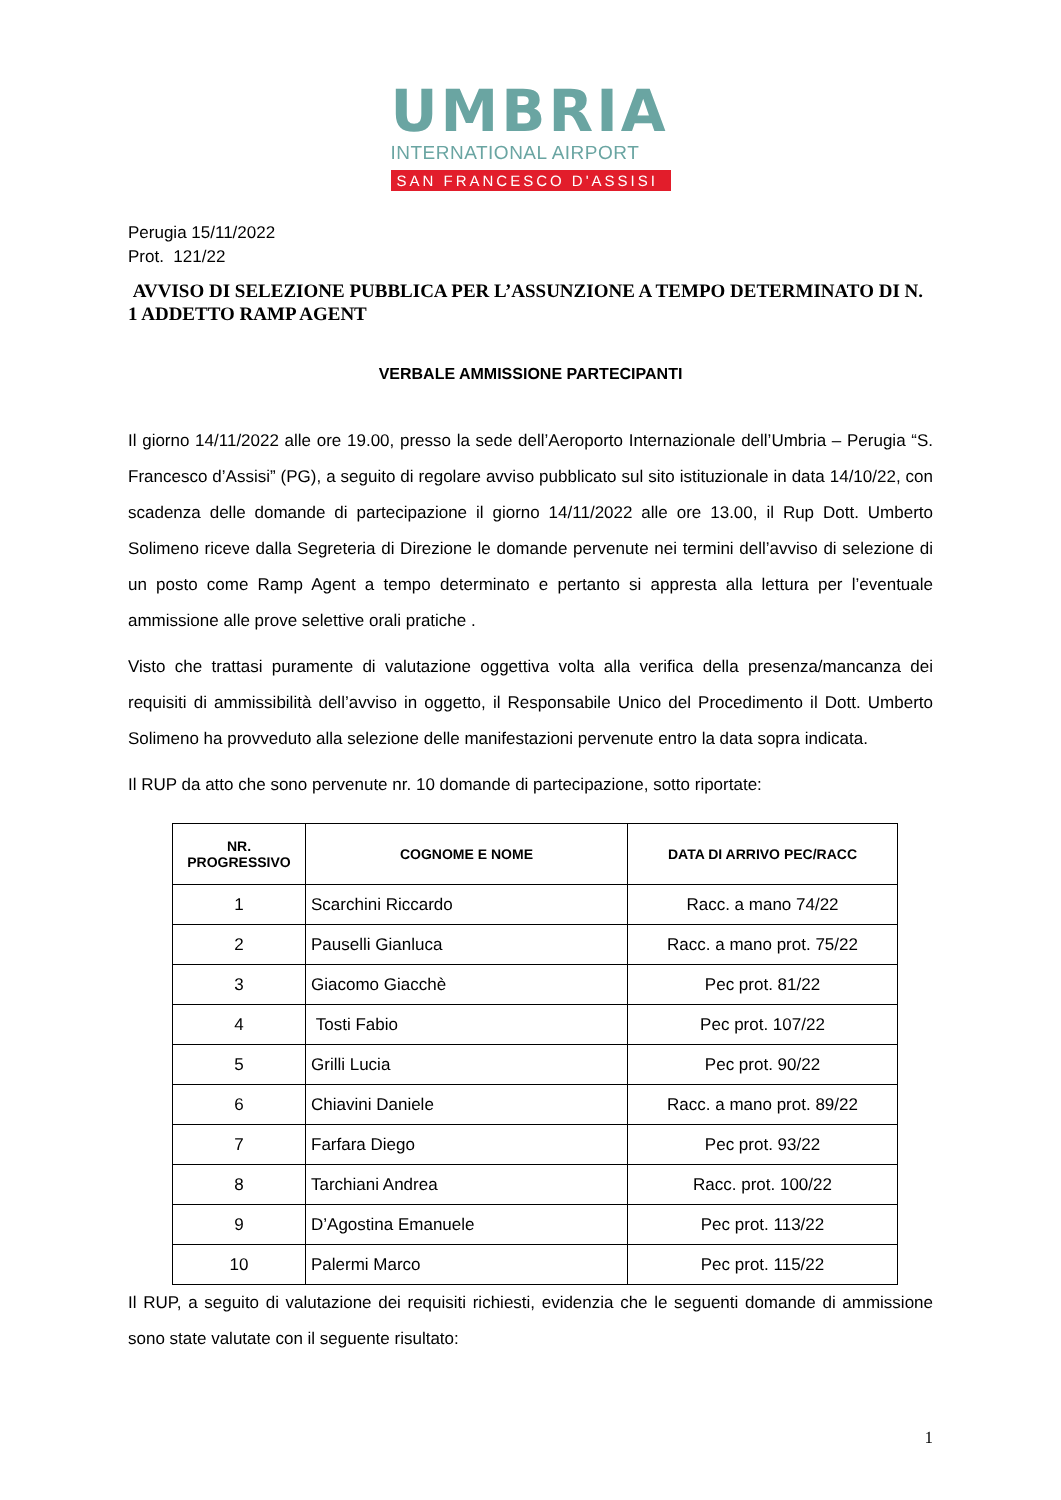UMBRIA
INTERNATIONAL AIRPORT
SAN FRANCESCO D'ASSISI
Perugia 15/11/2022
Prot. 121/22
AVVISO DI SELEZIONE PUBBLICA PER L’ASSUNZIONE A TEMPO DETERMINATO DI N. 1 ADDETTO RAMP AGENT
VERBALE AMMISSIONE PARTECIPANTI
Il giorno 14/11/2022 alle ore 19.00, presso la sede dell’Aeroporto Internazionale dell’Umbria – Perugia “S. Francesco d’Assisi” (PG), a seguito di regolare avviso pubblicato sul sito istituzionale in data 14/10/22, con scadenza delle domande di partecipazione il giorno 14/11/2022 alle ore 13.00, il Rup Dott. Umberto Solimeno riceve dalla Segreteria di Direzione le domande pervenute nei termini dell’avviso di selezione di un posto come Ramp Agent a tempo determinato e pertanto si appresta alla lettura per l’eventuale ammissione alle prove selettive orali pratiche .
Visto che trattasi puramente di valutazione oggettiva volta alla verifica della presenza/mancanza dei requisiti di ammissibilità dell’avviso in oggetto, il Responsabile Unico del Procedimento il Dott. Umberto Solimeno ha provveduto alla selezione delle manifestazioni pervenute entro la data sopra indicata.
Il RUP da atto che sono pervenute nr. 10 domande di partecipazione, sotto riportate:
| NR. PROGRESSIVO | COGNOME E NOME | DATA DI ARRIVO PEC/RACC |
| --- | --- | --- |
| 1 | Scarchini Riccardo | Racc. a mano 74/22 |
| 2 | Pauselli Gianluca | Racc. a mano prot. 75/22 |
| 3 | Giacomo Giacchè | Pec prot. 81/22 |
| 4 | Tosti Fabio | Pec prot. 107/22 |
| 5 | Grilli Lucia | Pec prot. 90/22 |
| 6 | Chiavini Daniele | Racc. a mano prot. 89/22 |
| 7 | Farfara Diego | Pec prot. 93/22 |
| 8 | Tarchiani Andrea | Racc. prot. 100/22 |
| 9 | D’Agostina Emanuele | Pec prot. 113/22 |
| 10 | Palermi Marco | Pec prot. 115/22 |
Il RUP, a seguito di valutazione dei requisiti richiesti, evidenzia che le seguenti domande di ammissione sono state valutate con il seguente risultato:
1